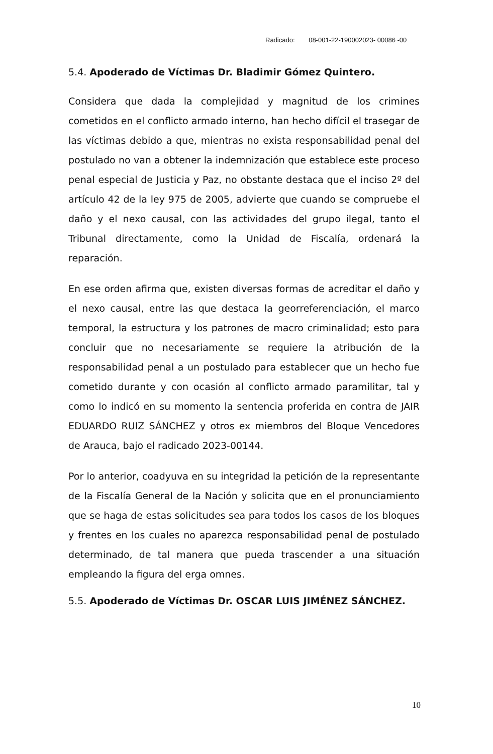Radicado: 08-001-22-190002023- 00086 -00
5.4. Apoderado de Víctimas Dr. Bladimir Gómez Quintero.
Considera que dada la complejidad y magnitud de los crimines cometidos en el conflicto armado interno, han hecho difícil el trasegar de las víctimas debido a que, mientras no exista responsabilidad penal del postulado no van a obtener la indemnización que establece este proceso penal especial de Justicia y Paz, no obstante destaca que el inciso 2º del artículo 42 de la ley 975 de 2005, advierte que cuando se compruebe el daño y el nexo causal, con las actividades del grupo ilegal, tanto el Tribunal directamente, como la Unidad de Fiscalía, ordenará la reparación.
En ese orden afirma que, existen diversas formas de acreditar el daño y el nexo causal, entre las que destaca la georreferenciación, el marco temporal, la estructura y los patrones de macro criminalidad; esto para concluir que no necesariamente se requiere la atribución de la responsabilidad penal a un postulado para establecer que un hecho fue cometido durante y con ocasión al conflicto armado paramilitar, tal y como lo indicó en su momento la sentencia proferida en contra de JAIR EDUARDO RUIZ SÁNCHEZ y otros ex miembros del Bloque Vencedores de Arauca, bajo el radicado 2023-00144.
Por lo anterior, coadyuva en su integridad la petición de la representante de la Fiscalía General de la Nación y solicita que en el pronunciamiento que se haga de estas solicitudes sea para todos los casos de los bloques y frentes en los cuales no aparezca responsabilidad penal de postulado determinado, de tal manera que pueda trascender a una situación empleando la figura del erga omnes.
5.5. Apoderado de Víctimas Dr. OSCAR LUIS JIMÉNEZ SÁNCHEZ.
10